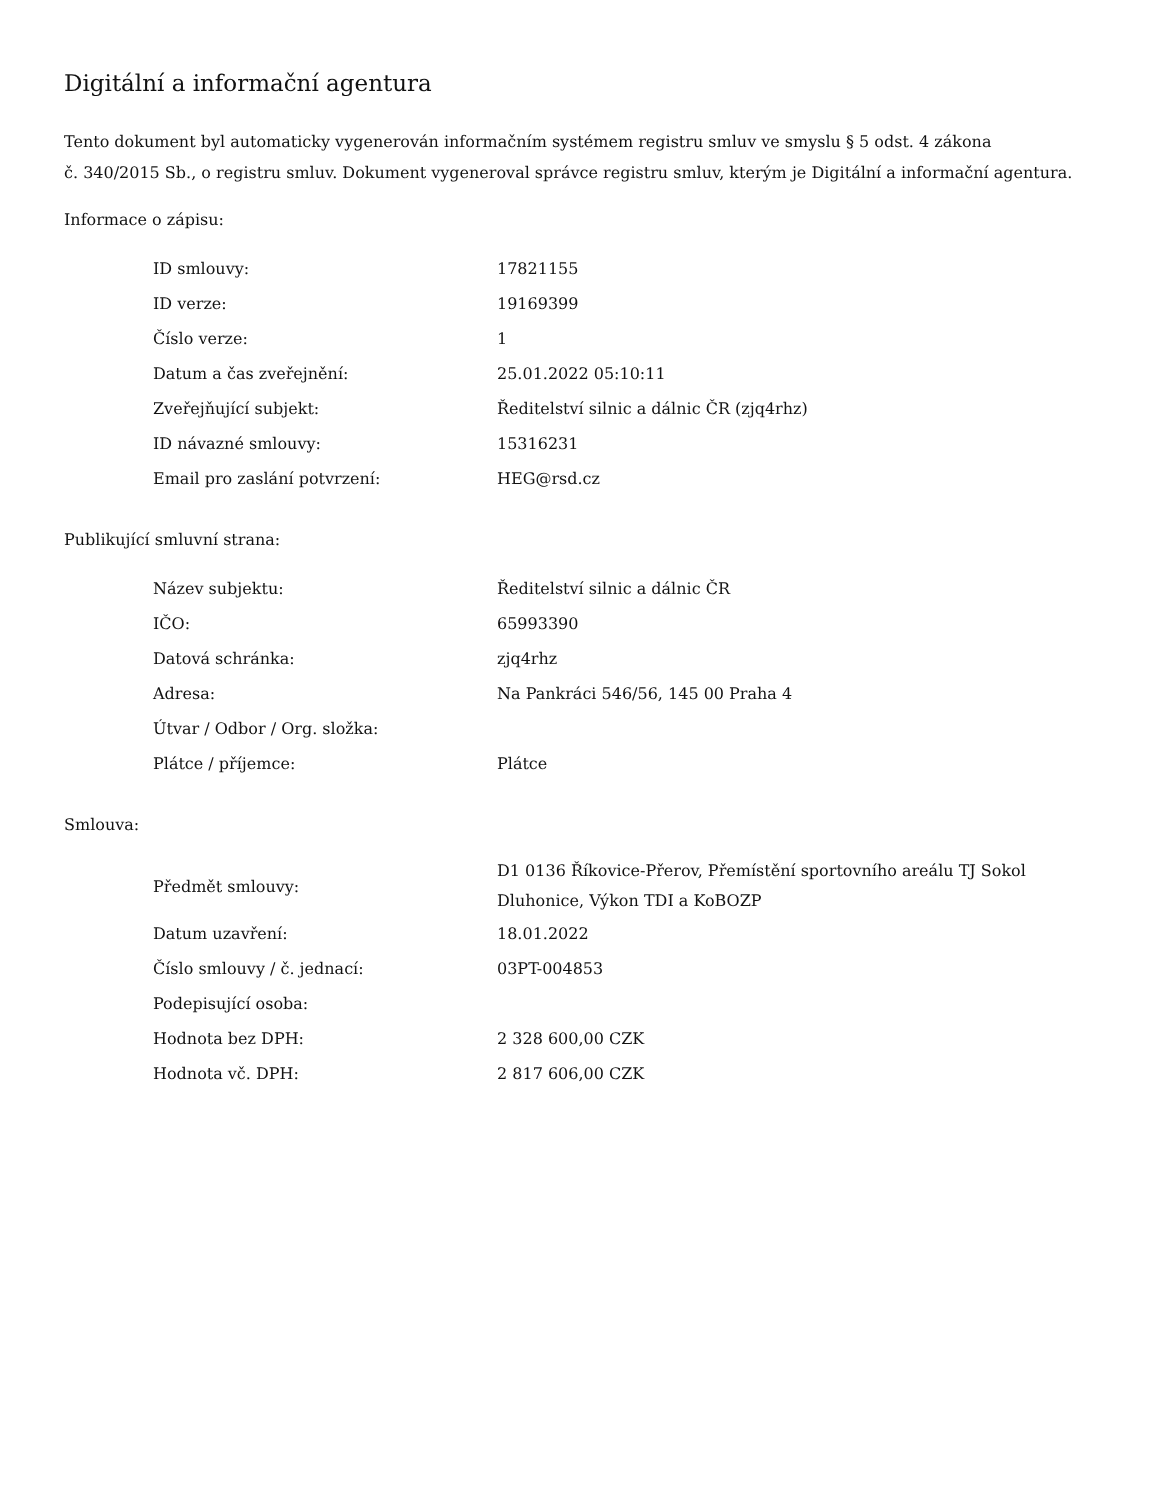Digitální a informační agentura
Tento dokument byl automaticky vygenerován informačním systémem registru smluv ve smyslu § 5 odst. 4 zákona
č. 340/2015 Sb., o registru smluv. Dokument vygeneroval správce registru smluv, kterým je Digitální a informační agentura.
Informace o zápisu:
| ID smlouvy: | 17821155 |
| ID verze: | 19169399 |
| Číslo verze: | 1 |
| Datum a čas zveřejnění: | 25.01.2022 05:10:11 |
| Zveřejňující subjekt: | Ředitelství silnic a dálnic ČR (zjq4rhz) |
| ID návazné smlouvy: | 15316231 |
| Email pro zaslání potvrzení: | HEG@rsd.cz |
Publikující smluvní strana:
| Název subjektu: | Ředitelství silnic a dálnic ČR |
| IČO: | 65993390 |
| Datová schránka: | zjq4rhz |
| Adresa: | Na Pankráci 546/56, 145 00 Praha 4 |
| Útvar / Odbor / Org. složka: | |
| Plátce / příjemce: | Plátce |
Smlouva:
| Předmět smlouvy: | D1 0136 Říkovice-Přerov, Přemístění sportovního areálu TJ Sokol Dluhonice, Výkon TDI a KoBOZP |
| Datum uzavření: | 18.01.2022 |
| Číslo smlouvy / č. jednací: | 03PT-004853 |
| Podepisující osoba: | |
| Hodnota bez DPH: | 2 328 600,00 CZK |
| Hodnota vč. DPH: | 2 817 606,00 CZK |